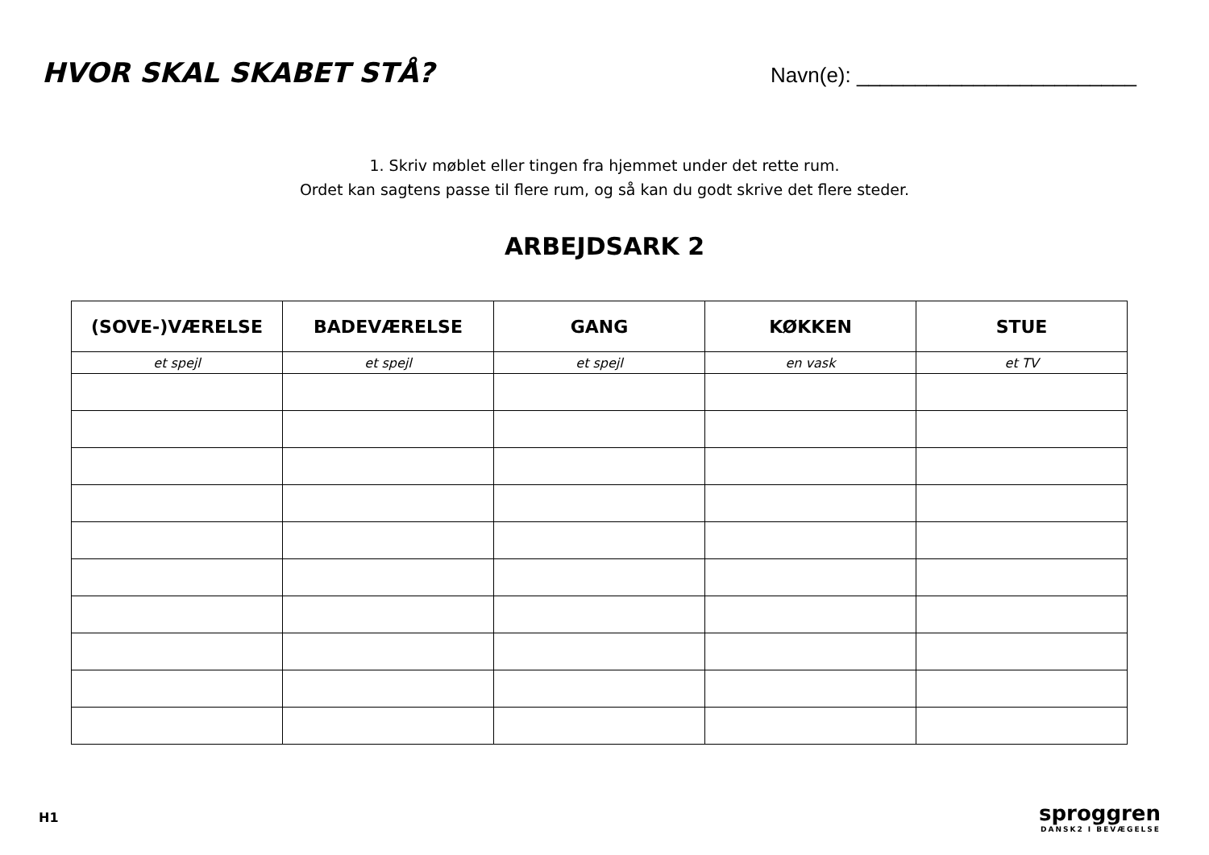HVOR SKAL SKABET STÅ?
Navn(e): ________________________
1. Skriv møblet eller tingen fra hjemmet under det rette rum.
Ordet kan sagtens passe til flere rum, og så kan du godt skrive det flere steder.
ARBEJDSARK 2
| (SOVE-)VÆRELSE | BADEVÆRELSE | GANG | KØKKEN | STUE |
| --- | --- | --- | --- | --- |
| et spejl | et spejl | et spejl | en vask | et TV |
H1
sproggren
DANSK2 I BEVÆGELSE